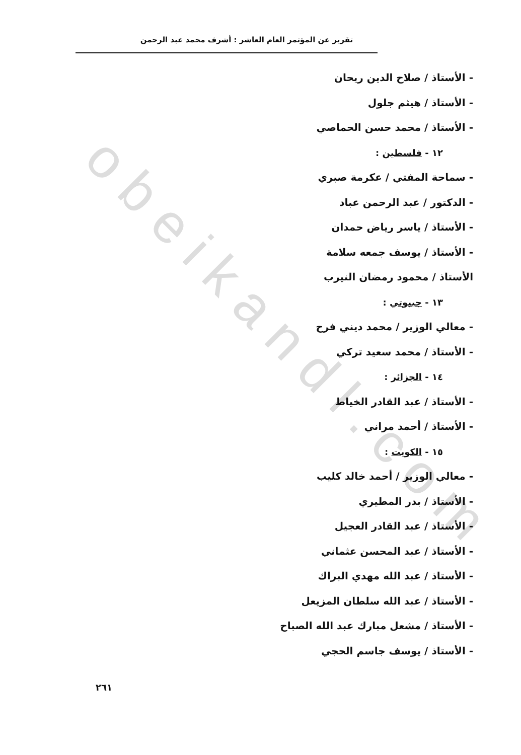obeikandl.com
تقرير عن المؤتمر العام العاشر : أشرف محمد عبد الرحمن
- الأستاذ / صلاح الدين ريحان
- الأستاذ / هيثم جلول
- الأستاذ / محمد حسن الحماصي
١٢ - فلسطين :
- سماحة المفتي / عكرمة صبري
- الدكتور / عبد الرحمن عباد
- الأستاذ / ياسر رياض حمدان
- الأستاذ / يوسف جمعه سلامة
الأستاذ / محمود رمضان النيرب
١٣ - جيبوتي :
- معالي الوزير / محمد ديني فرح
- الأستاذ / محمد سعيد تركي
١٤ - الجزائر :
- الأستاذ / عبد القادر الخياط
- الأستاذ / أحمد مراني
١٥ - الكويت :
- معالي الوزير / أحمد خالد كليب
- الأستاذ / بدر المطيري
- الأستاذ / عبد القادر العجيل
- الأستاذ / عبد المحسن عثماني
- الأستاذ / عبد الله مهدي البراك
- الأستاذ / عبد الله سلطان المزيعل
- الأستاذ / مشعل مبارك عبد الله الصباح
- الأستاذ / يوسف جاسم الحجي
٢٦١